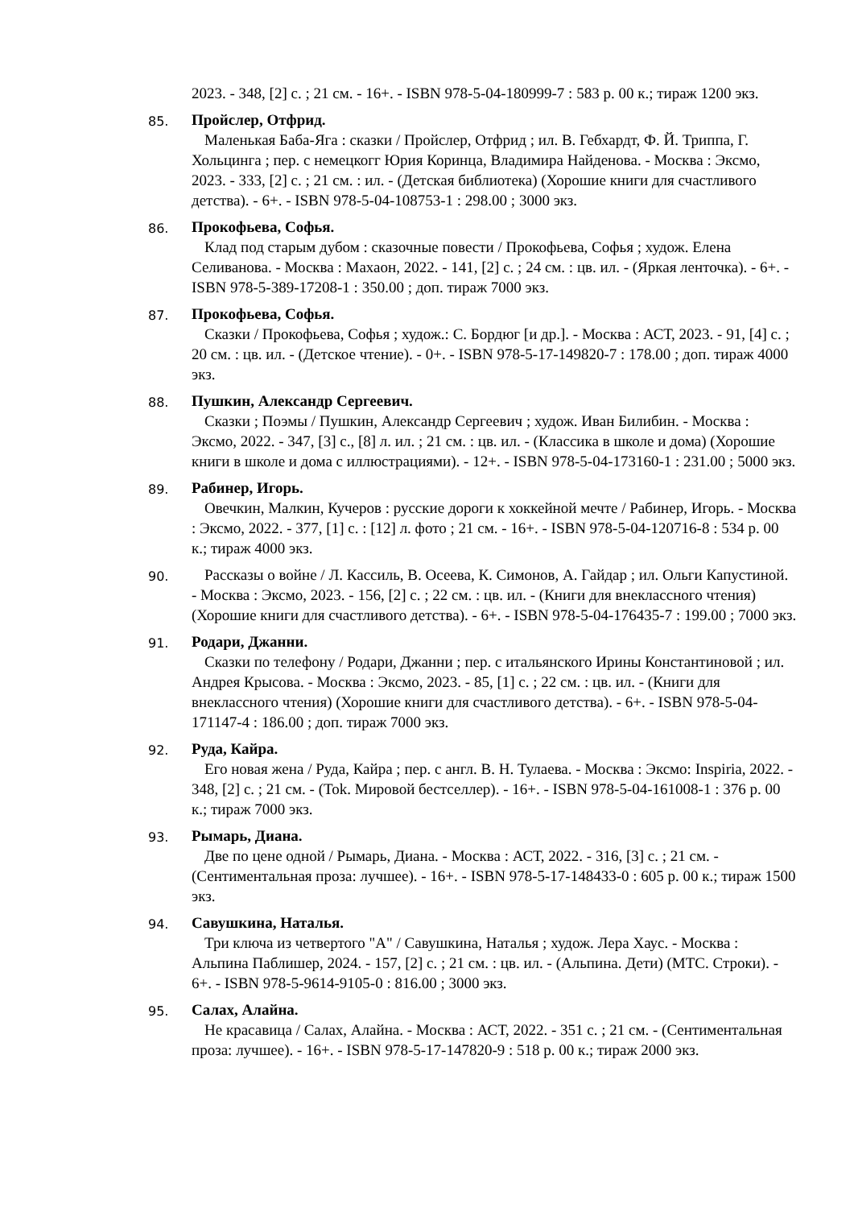2023. - 348, [2] с. ; 21 см. - 16+. - ISBN 978-5-04-180999-7 : 583 р. 00 к.; тираж 1200 экз.
85.
Пройслер, Отфрид.
Маленькая Баба-Яга : сказки / Пройслер, Отфрид ; ил. В. Гебхардт, Ф. Й. Триппа, Г. Хольцинга ; пер. с немецкогг Юрия Коринца, Владимира Найденова. - Москва : Эксмо, 2023. - 333, [2] с. ; 21 см. : ил. - (Детская библиотека) (Хорошие книги для счастливого детства). - 6+. - ISBN 978-5-04-108753-1 : 298.00 ; 3000 экз.
86.
Прокофьева, Софья.
Клад под старым дубом : сказочные повести / Прокофьева, Софья ; худож. Елена Селиванова. - Москва : Махаон, 2022. - 141, [2] с. ; 24 см. : цв. ил. - (Яркая ленточка). - 6+. - ISBN 978-5-389-17208-1 : 350.00 ; доп. тираж 7000 экз.
87.
Прокофьева, Софья.
Сказки / Прокофьева, Софья ; худож.: С. Бордюг [и др.]. - Москва : АСТ, 2023. - 91, [4] с. ; 20 см. : цв. ил. - (Детское чтение). - 0+. - ISBN 978-5-17-149820-7 : 178.00 ; доп. тираж 4000 экз.
88.
Пушкин, Александр Сергеевич.
Сказки ; Поэмы / Пушкин, Александр Сергеевич ; худож. Иван Билибин. - Москва : Эксмо, 2022. - 347, [3] с., [8] л. ил. ; 21 см. : цв. ил. - (Классика в школе и дома) (Хорошие книги в школе и дома с иллюстрациями). - 12+. - ISBN 978-5-04-173160-1 : 231.00 ; 5000 экз.
89.
Рабинер, Игорь.
Овечкин, Малкин, Кучеров : русские дороги к хоккейной мечте / Рабинер, Игорь. - Москва : Эксмо, 2022. - 377, [1] с. : [12] л. фото ; 21 см. - 16+. - ISBN 978-5-04-120716-8 : 534 р. 00 к.; тираж 4000 экз.
90.
Рассказы о войне / Л. Кассиль, В. Осеева, К. Симонов, А. Гайдар ; ил. Ольги Капустиной. - Москва : Эксмо, 2023. - 156, [2] с. ; 22 см. : цв. ил. - (Книги для внеклассного чтения) (Хорошие книги для счастливого детства). - 6+. - ISBN 978-5-04-176435-7 : 199.00 ; 7000 экз.
91.
Родари, Джанни.
Сказки по телефону / Родари, Джанни ; пер. с итальянского Ирины Константиновой ; ил. Андрея Крысова. - Москва : Эксмо, 2023. - 85, [1] с. ; 22 см. : цв. ил. - (Книги для внеклассного чтения) (Хорошие книги для счастливого детства). - 6+. - ISBN 978-5-04-171147-4 : 186.00 ; доп. тираж 7000 экз.
92.
Руда, Кайра.
Его новая жена / Руда, Кайра ; пер. с англ. В. Н. Тулаева. - Москва : Эксмо: Inspiria, 2022. - 348, [2] с. ; 21 см. - (Tok. Мировой бестселлер). - 16+. - ISBN 978-5-04-161008-1 : 376 р. 00 к.; тираж 7000 экз.
93.
Рымарь, Диана.
Две по цене одной / Рымарь, Диана. - Москва : АСТ, 2022. - 316, [3] с. ; 21 см. - (Сентиментальная проза: лучшее). - 16+. - ISBN 978-5-17-148433-0 : 605 р. 00 к.; тираж 1500 экз.
94.
Савушкина, Наталья.
Три ключа из четвертого "А" / Савушкина, Наталья ; худож. Лера Хаус. - Москва : Альпина Паблишер, 2024. - 157, [2] с. ; 21 см. : цв. ил. - (Альпина. Дети) (МТС. Строки). - 6+. - ISBN 978-5-9614-9105-0 : 816.00 ; 3000 экз.
95.
Салах, Алайна.
Не красавица / Салах, Алайна. - Москва : АСТ, 2022. - 351 с. ; 21 см. - (Сентиментальная проза: лучшее). - 16+. - ISBN 978-5-17-147820-9 : 518 р. 00 к.; тираж 2000 экз.